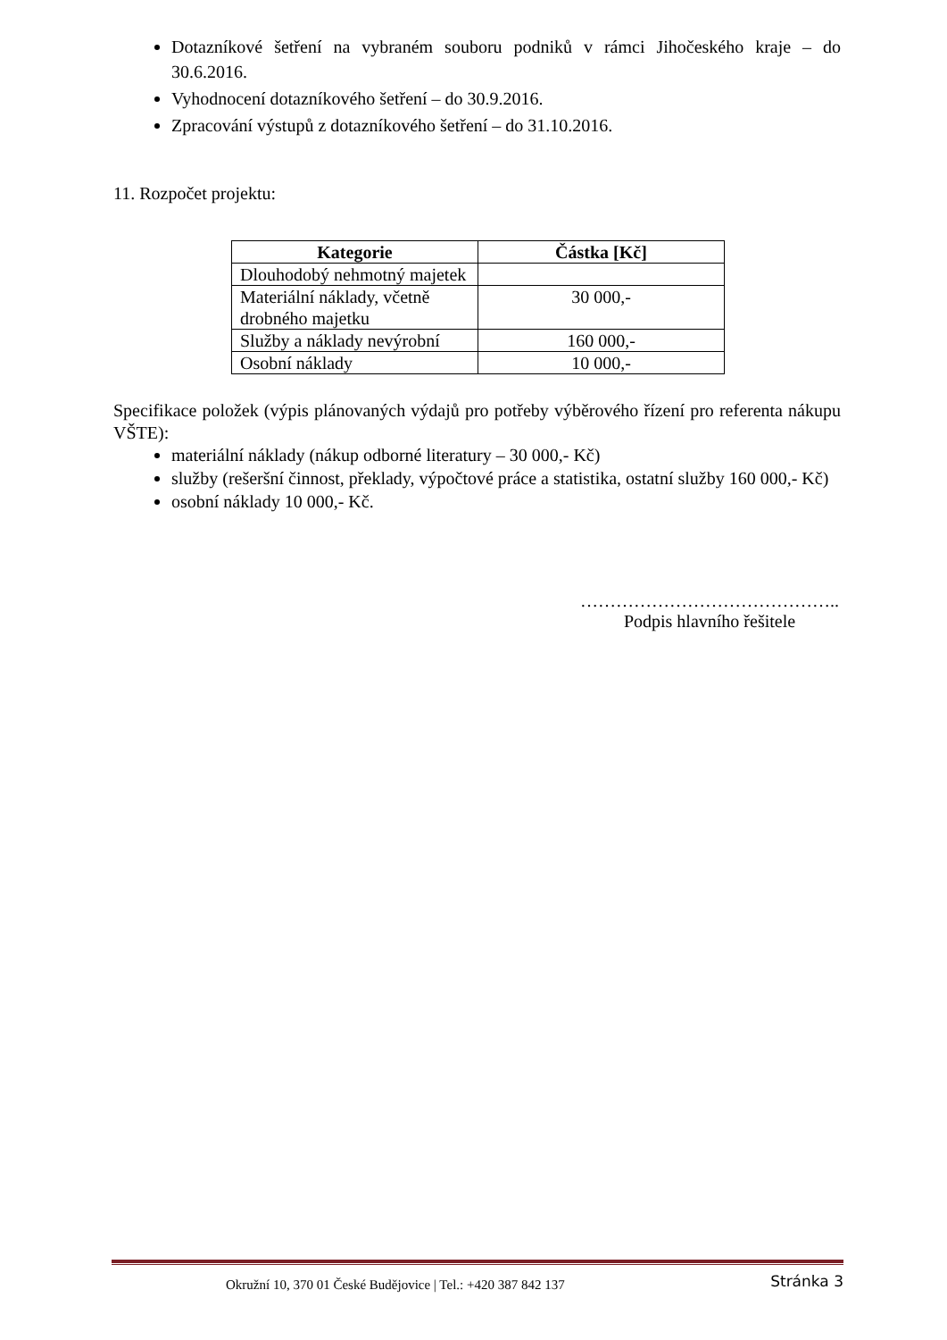Dotazníkové šetření na vybraném souboru podniků v rámci Jihočeského kraje – do 30.6.2016.
Vyhodnocení dotazníkového šetření – do 30.9.2016.
Zpracování výstupů z dotazníkového šetření – do 31.10.2016.
11. Rozpočet projektu:
| Kategorie | Částka [Kč] |
| --- | --- |
| Dlouhodobý nehmotný majetek | |
| Materiální náklady, včetně drobného majetku | 30 000,- |
| Služby a náklady nevýrobní | 160 000,- |
| Osobní náklady | 10 000,- |
Specifikace položek (výpis plánovaných výdajů pro potřeby výběrového řízení pro referenta nákupu VŠTE):
materiální náklady (nákup odborné literatury – 30 000,- Kč)
služby (rešeršní činnost, překlady, výpočtové práce a statistika, ostatní služby 160 000,- Kč)
osobní náklady 10 000,- Kč.
……………………………………..
Podpis hlavního řešitele
Okružní 10, 370 01 České Budějovice | Tel.: +420 387 842 137 Stránka 3